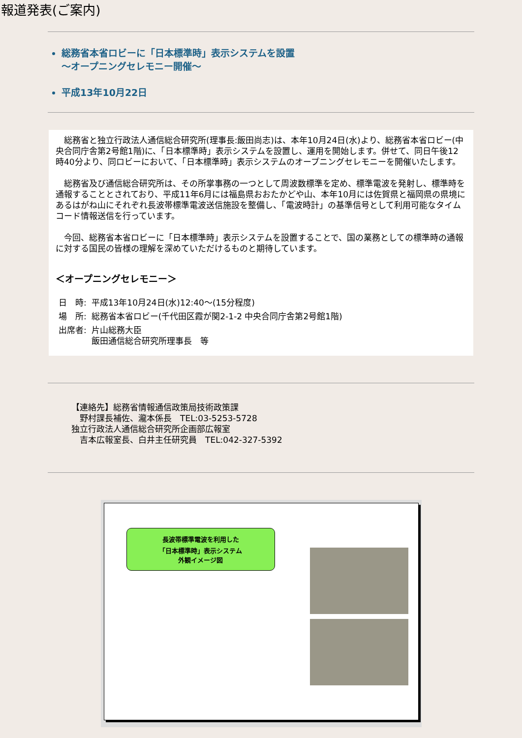報道発表(ご案内)
総務省本省ロビーに「日本標準時」表示システムを設置
～オープニングセレモニー開催～
平成13年10月22日
　総務省と独立行政法人通信総合研究所(理事長:飯田尚志)は、本年10月24日(水)より、総務省本省ロビー(中央合同庁舎第2号館1階)に、「日本標準時」表示システムを設置し、運用を開始します。併せて、同日午後12時40分より、同ロビーにおいて、「日本標準時」表示システムのオープニングセレモニーを開催いたします。
　総務省及び通信総合研究所は、その所掌事務の一つとして周波数標準を定め、標準電波を発射し、標準時を通報することとされており、平成11年6月には福島県おおたかどや山、本年10月には佐賀県と福岡県の県境にあるはがね山にそれぞれ長波帯標準電波送信施設を整備し、「電波時計」の基準信号として利用可能なタイムコード情報送信を行っています。
　今回、総務省本省ロビーに「日本標準時」表示システムを設置することで、国の業務としての標準時の通報に対する国民の皆様の理解を深めていただけるものと期待しています。
＜オープニングセレモニー＞
| 日 時: | 平成13年10月24日(水)12:40～(15分程度) |
| 場 所: | 総務省本省ロビー(千代田区霞が関2-1-2 中央合同庁舎第2号館1階) |
| 出席者: | 片山総務大臣 飯田通信総合研究所理事長 等 |
【連絡先】総務省情報通信政策局技術政策課
　野村課長補佐、瀧本係長　TEL:03-5253-5728
独立行政法人通信総合研究所企画部広報室
　吉本広報室長、白井主任研究員　TEL:042-327-5392
長波帯標準電波を利用した
「日本標準時」表示システム
外観イメージ図